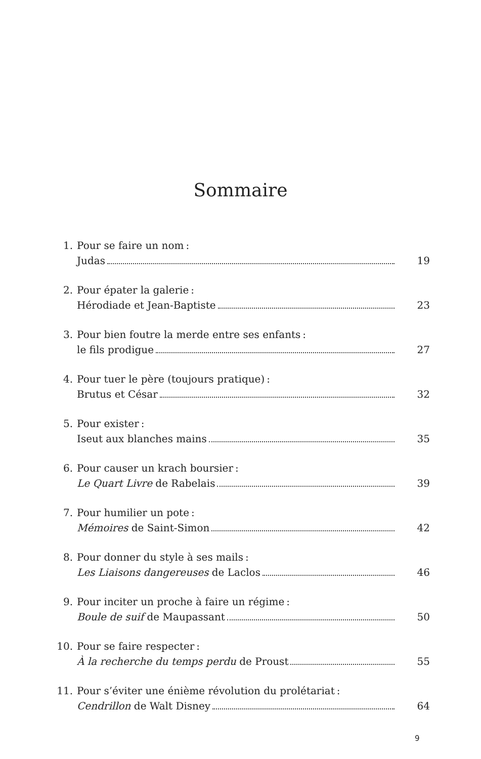Sommaire
1. Pour se faire un nom :
Judas 19
2. Pour épater la galerie :
Hérodiade et Jean-Baptiste 23
3. Pour bien foutre la merde entre ses enfants :
le fils prodigue 27
4. Pour tuer le père (toujours pratique) :
Brutus et César 32
5. Pour exister :
Iseut aux blanches mains 35
6. Pour causer un krach boursier :
Le Quart Livre de Rabelais 39
7. Pour humilier un pote :
Mémoires de Saint-Simon 42
8. Pour donner du style à ses mails :
Les Liaisons dangereuses de Laclos 46
9. Pour inciter un proche à faire un régime :
Boule de suif de Maupassant 50
10. Pour se faire respecter :
À la recherche du temps perdu de Proust 55
11. Pour s’éviter une énième révolution du prolétariat :
Cendrillon de Walt Disney 64
9